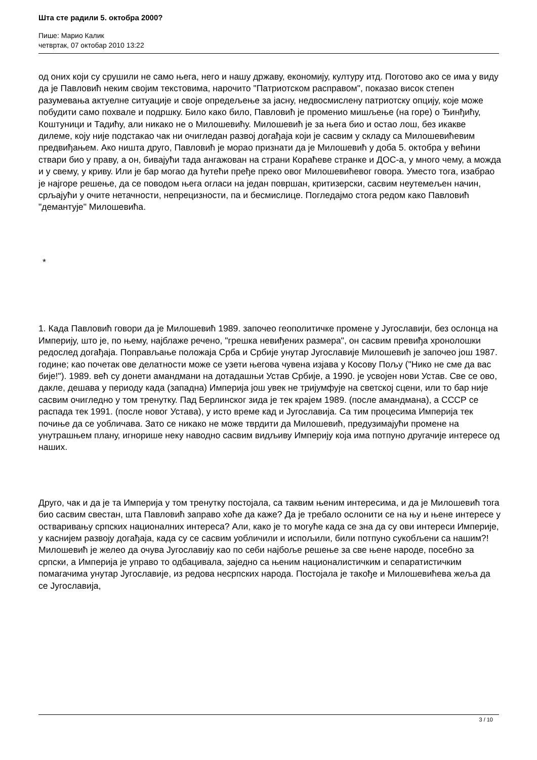Шта сте радили 5. октобра 2000?
Пише: Марио Калик
четвртак, 07 октобар 2010 13:22
од оних који су срушили не само њега, него и нашу државу, економију, културу итд. Поготово ако се има у виду да је Павловић неким својим текстовима, нарочито "Патриотском расправом", показао висок степен разумевања актуелне ситуације и своје опредељење за јасну, недвосмислену патриотску опцију, које може побудити само похвале и подршку. Било како било, Павловић је променио мишљење (на горе) о Ђинђићу, Коштуници и Тадићу, али никако не о Милошевићу. Милошевић је за њега био и остао лош, без икакве дилеме, коју није подстакао чак ни очигледан развој догађаја који је сасвим у складу са Милошевићевим предвиђањем. Ако ништа друго, Павловић је морао признати да је Милошевић у доба 5. октобра у већини ствари био у праву, а он, бивајући тада ангажован на страни Корaћеве странке и ДОС-а, у много чему, а можда и у свему, у криву. Или је бар могао да ћутећи пређе преко овог Милошевићевог говора. Уместо тога, изабрао је најгоре решење, да се поводом њега огласи на један површан, критизерски, сасвим неутемељен начин, срљајући у очите нетачности, непрецизности, па и бесмислице. Погледајмо стога редом како Павловић "демантује" Милошевића.
*
1. Када Павловић говори да је Милошевић 1989. започео геополитичке промене у Југославији, без ослонца на Империју, што је, по њему, најблаже речено, "грешка невиђених размера", он сасвим превиђа хронолошки редослед догађаја. Поправљање положаја Срба и Србије унутар Југославије Милошевић је започео још 1987. године; као почетак ове делатности може се узети његова чувена изјава у Косову Пољу ("Нико не сме да вас бије!"). 1989. већ су донети амандмани на дотадашњи Устав Србије, а 1990. је усвојен нови Устав. Све се ово, дакле, дешава у периоду када (западна) Империја још увек не тријумфује на светској сцени, или то бар није сасвим очигледно у том тренутку. Пад Берлинског зида је тек крајем 1989. (после амандмана), а СССР се распада тек 1991. (после новог Устава), у исто време кад и Југославија. Са тим процесима Империја тек почиње да се уобличава. Зато се никако не може тврдити да Милошевић, предузимајући промене на унутрашњем плану, игнорише неку наводно сасвим видљиву Империју која има потпуно другачије интересе од наших.
Друго, чак и да је та Империја у том тренутку постојала, са таквим њеним интересима, и да је Милошевић тога био сасвим свестан, шта Павловић заправо хоће да каже? Да је требало ослонити се на њу и њене интересе у остваривању српских националних интереса? Али, како је то могуће када се зна да су ови интереси Империје, у каснијем развоју догађаја, када су се сасвим уобличили и испољили, били потпуно сукобљени са нашим?! Милошевић је желео да очува Југославију као по себи најбоље решење за све њене народе, посебно за српски, а Империја је управо то одбацивала, заједно са њеним националистичким и сепаратистичким помагачима унутар Југославије, из редова несрпских народа. Постојала је такође и Милошевићева жеља да се Југославија,
3 / 10